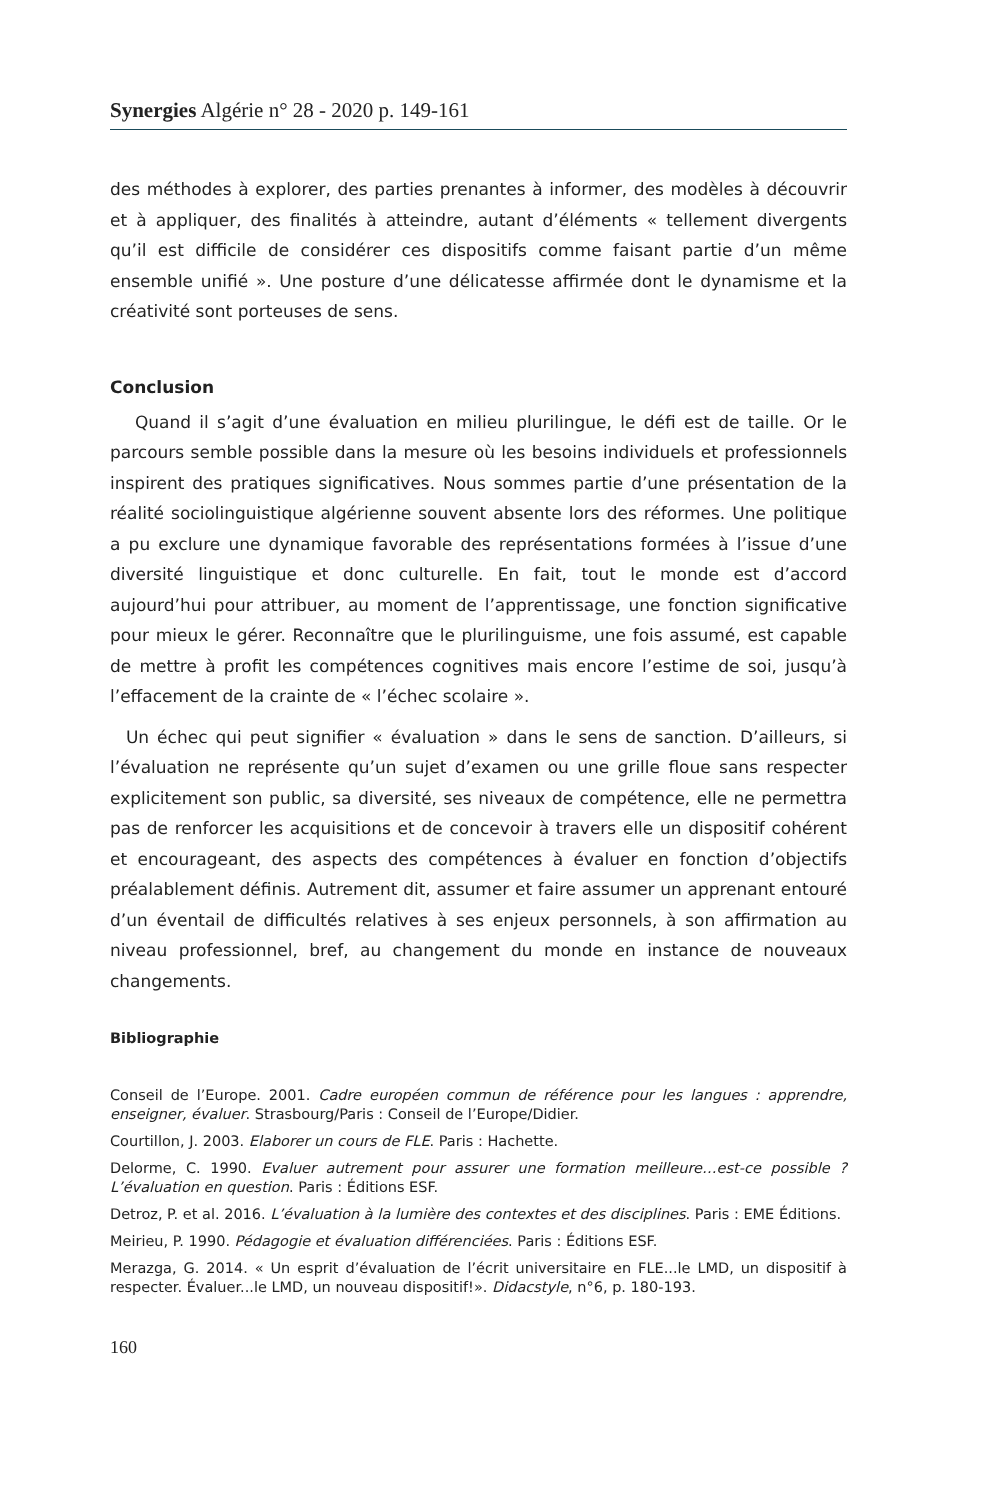Synergies Algérie n° 28 - 2020 p. 149-161
des méthodes à explorer, des parties prenantes à informer, des modèles à découvrir et à appliquer, des finalités à atteindre, autant d’éléments « tellement divergents qu’il est difficile de considérer ces dispositifs comme faisant partie d’un même ensemble unifié ». Une posture d’une délicatesse affirmée dont le dynamisme et la créativité sont porteuses de sens.
Conclusion
Quand il s’agit d’une évaluation en milieu plurilingue, le défi est de taille. Or le parcours semble possible dans la mesure où les besoins individuels et professionnels inspirent des pratiques significatives. Nous sommes partie d’une présentation de la réalité sociolinguistique algérienne souvent absente lors des réformes. Une politique a pu exclure une dynamique favorable des représentations formées à l’issue d’une diversité linguistique et donc culturelle. En fait, tout le monde est d’accord aujourd’hui pour attribuer, au moment de l’apprentissage, une fonction significative pour mieux le gérer. Reconnaître que le plurilinguisme, une fois assumé, est capable de mettre à profit les compétences cognitives mais encore l’estime de soi, jusqu’à l’effacement de la crainte de « l’échec scolaire ».
Un échec qui peut signifier « évaluation » dans le sens de sanction. D’ailleurs, si l’évaluation ne représente qu’un sujet d’examen ou une grille floue sans respecter explicitement son public, sa diversité, ses niveaux de compétence, elle ne permettra pas de renforcer les acquisitions et de concevoir à travers elle un dispositif cohérent et encourageant, des aspects des compétences à évaluer en fonction d’objectifs préalablement définis. Autrement dit, assumer et faire assumer un apprenant entouré d’un éventail de difficultés relatives à ses enjeux personnels, à son affirmation au niveau professionnel, bref, au changement du monde en instance de nouveaux changements.
Bibliographie
Conseil de l’Europe. 2001. Cadre européen commun de référence pour les langues : apprendre, enseigner, évaluer. Strasbourg/Paris : Conseil de l’Europe/Didier.
Courtillon, J. 2003. Elaborer un cours de FLE. Paris : Hachette.
Delorme, C. 1990. Evaluer autrement pour assurer une formation meilleure…est-ce possible ? L’évaluation en question. Paris : Éditions ESF.
Detroz, P. et al. 2016. L’évaluation à la lumière des contextes et des disciplines. Paris : EME Éditions.
Meirieu, P. 1990. Pédagogie et évaluation différenciées. Paris : Éditions ESF.
Merazga, G. 2014. « Un esprit d’évaluation de l’écrit universitaire en FLE...le LMD, un dispositif à respecter. Évaluer...le LMD, un nouveau dispositif!». Didacstyle, n°6, p. 180-193.
160